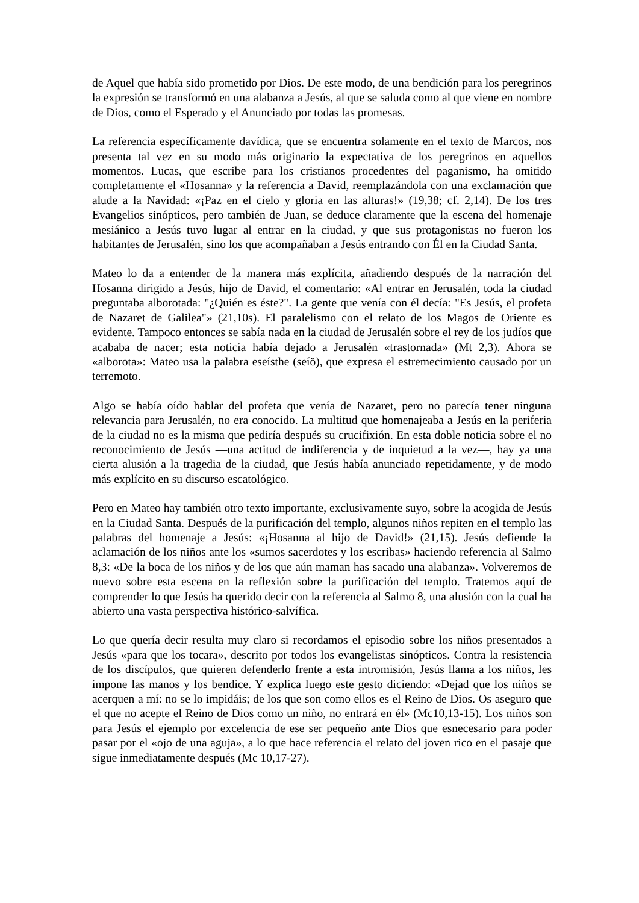de Aquel que había sido prometido por Dios. De este modo, de una bendición para los peregrinos la expresión se transformó en una alabanza a Jesús, al que se saluda como al que viene en nombre de Dios, como el Esperado y el Anunciado por todas las promesas.
La referencia específicamente davídica, que se encuentra solamente en el texto de Marcos, nos presenta tal vez en su modo más originario la expectativa de los peregrinos en aquellos momentos. Lucas, que escribe para los cristianos procedentes del paganismo, ha omitido completamente el «Hosanna» y la referencia a David, reemplazándola con una exclamación que alude a la Navidad: «¡Paz en el cielo y gloria en las alturas!» (19,38; cf. 2,14). De los tres Evangelios sinópticos, pero también de Juan, se deduce claramente que la escena del homenaje mesiánico a Jesús tuvo lugar al entrar en la ciudad, y que sus protagonistas no fueron los habitantes de Jerusalén, sino los que acompañaban a Jesús entrando con Él en la Ciudad Santa.
Mateo lo da a entender de la manera más explícita, añadiendo después de la narración del Hosanna dirigido a Jesús, hijo de David, el comentario: «Al entrar en Jerusalén, toda la ciudad preguntaba alborotada: "¿Quién es éste?". La gente que venía con él decía: "Es Jesús, el profeta de Nazaret de Galilea"» (21,10s). El paralelismo con el relato de los Magos de Oriente es evidente. Tampoco entonces se sabía nada en la ciudad de Jerusalén sobre el rey de los judíos que acababa de nacer; esta noticia había dejado a Jerusalén «trastornada» (Mt 2,3). Ahora se «alborota»: Mateo usa la palabra eseísthe (seíö), que expresa el estremecimiento causado por un terremoto.
Algo se había oído hablar del profeta que venía de Nazaret, pero no parecía tener ninguna relevancia para Jerusalén, no era conocido. La multitud que homenajeaba a Jesús en la periferia de la ciudad no es la misma que pediría después su crucifixión. En esta doble noticia sobre el no reconocimiento de Jesús —una actitud de indiferencia y de inquietud a la vez—, hay ya una cierta alusión a la tragedia de la ciudad, que Jesús había anunciado repetidamente, y de modo más explícito en su discurso escatológico.
Pero en Mateo hay también otro texto importante, exclusivamente suyo, sobre la acogida de Jesús en la Ciudad Santa. Después de la purificación del templo, algunos niños repiten en el templo las palabras del homenaje a Jesús: «¡Hosanna al hijo de David!» (21,15). Jesús defiende la aclamación de los niños ante los «sumos sacerdotes y los escribas» haciendo referencia al Salmo 8,3: «De la boca de los niños y de los que aún maman has sacado una alabanza». Volveremos de nuevo sobre esta escena en la reflexión sobre la purificación del templo. Tratemos aquí de comprender lo que Jesús ha querido decir con la referencia al Salmo 8, una alusión con la cual ha abierto una vasta perspectiva histórico-salvífica.
Lo que quería decir resulta muy claro si recordamos el episodio sobre los niños presentados a Jesús «para que los tocara», descrito por todos los evangelistas sinópticos. Contra la resistencia de los discípulos, que quieren defenderlo frente a esta intromisión, Jesús llama a los niños, les impone las manos y los bendice. Y explica luego este gesto diciendo: «Dejad que los niños se acerquen a mí: no se lo impidáis; de los que son como ellos es el Reino de Dios. Os aseguro que el que no acepte el Reino de Dios como un niño, no entrará en él» (Mc10,13-15). Los niños son para Jesús el ejemplo por excelencia de ese ser pequeño ante Dios que esnecesario para poder pasar por el «ojo de una aguja», a lo que hace referencia el relato del joven rico en el pasaje que sigue inmediatamente después (Mc 10,17-27).